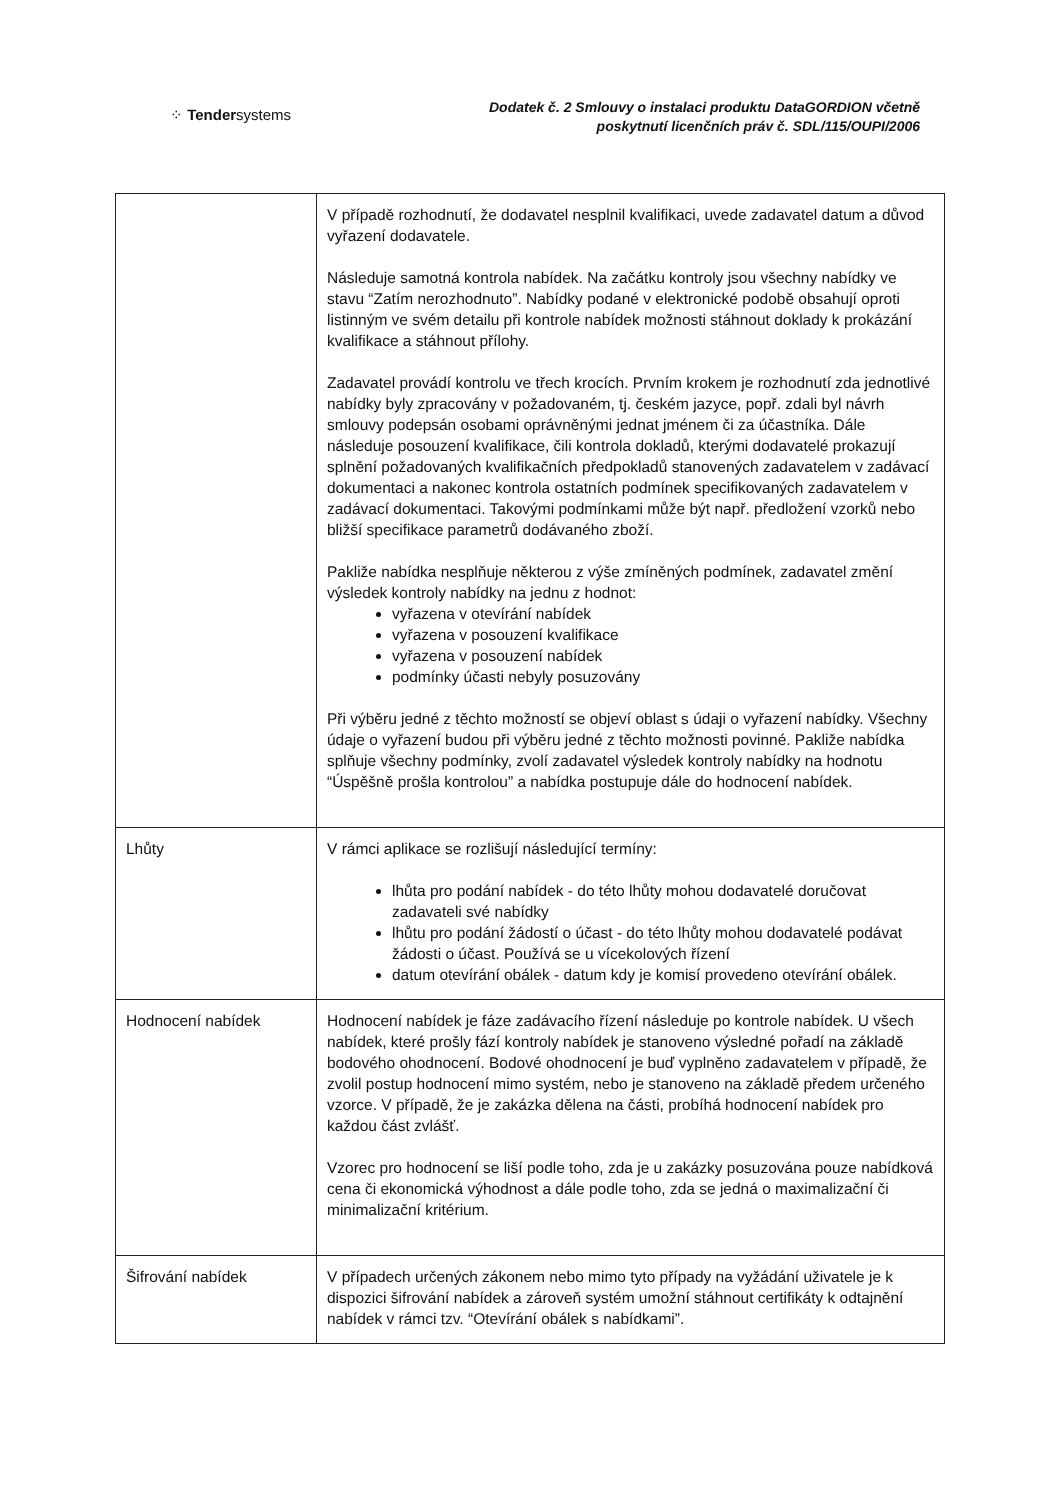⁘ Tendersystems
Dodatek č. 2 Smlouvy o instalaci produktu DataGORDION včetně
poskytnutí licenčních práv č. SDL/115/OUPI/2006
| | V případě rozhodnutí, že dodavatel nesplnil kvalifikaci, uvede zadavatel datum a důvod vyřazení dodavatele. Následuje samotná kontrola nabídek. Na začátku kontroly jsou všechny nabídky ve stavu “Zatím nerozhodnuto”. Nabídky podané v elektronické podobě obsahují oproti listinným ve svém detailu při kontrole nabídek možnosti stáhnout doklady k prokázání kvalifikace a stáhnout přílohy. Zadavatel provádí kontrolu ve třech krocích. Prvním krokem je rozhodnutí zda jednotlivé nabídky byly zpracovány v požadovaném, tj. českém jazyce, popř. zdali byl návrh smlouvy podepsán osobami oprávněnými jednat jménem či za účastníka. Dále následuje posouzení kvalifikace, čili kontrola dokladů, kterými dodavatelé prokazují splnění požadovaných kvalifikačních předpokladů stanovených zadavatelem v zadávací dokumentaci a nakonec kontrola ostatních podmínek specifikovaných zadavatelem v zadávací dokumentaci. Takovými podmínkami může být např. předložení vzorků nebo bližší specifikace parametrů dodávaného zboží. Pakliže nabídka nesplňuje některou z výše zmíněných podmínek, zadavatel změní výsledek kontroly nabídky na jednu z hodnot: vyřazena v otevírání nabídek vyřazena v posouzení kvalifikace vyřazena v posouzení nabídek podmínky účasti nebyly posuzovány Při výběru jedné z těchto možností se objeví oblast s údaji o vyřazení nabídky. Všechny údaje o vyřazení budou při výběru jedné z těchto možnosti povinné. Pakliže nabídka splňuje všechny podmínky, zvolí zadavatel výsledek kontroly nabídky na hodnotu “Úspěšně prošla kontrolou” a nabídka postupuje dále do hodnocení nabídek. |
| Lhůty | V rámci aplikace se rozlišují následující termíny: lhůta pro podání nabídek - do této lhůty mohou dodavatelé doručovat zadavateli své nabídky lhůtu pro podání žádostí o účast - do této lhůty mohou dodavatelé podávat žádosti o účast. Používá se u vícekolových řízení datum otevírání obálek - datum kdy je komisí provedeno otevírání obálek. |
| Hodnocení nabídek | Hodnocení nabídek je fáze zadávacího řízení následuje po kontrole nabídek. U všech nabídek, které prošly fází kontroly nabídek je stanoveno výsledné pořadí na základě bodového ohodnocení. Bodové ohodnocení je buď vyplněno zadavatelem v případě, že zvolil postup hodnocení mimo systém, nebo je stanoveno na základě předem určeného vzorce. V případě, že je zakázka dělena na části, probíhá hodnocení nabídek pro každou část zvlášť. Vzorec pro hodnocení se liší podle toho, zda je u zakázky posuzována pouze nabídková cena či ekonomická výhodnost a dále podle toho, zda se jedná o maximalizační či minimalizační kritérium. |
| Šifrování nabídek | V případech určených zákonem nebo mimo tyto případy na vyžádání uživatele je k dispozici šifrování nabídek a zároveň systém umožní stáhnout certifikáty k odtajnění nabídek v rámci tzv. “Otevírání obálek s nabídkami”. |